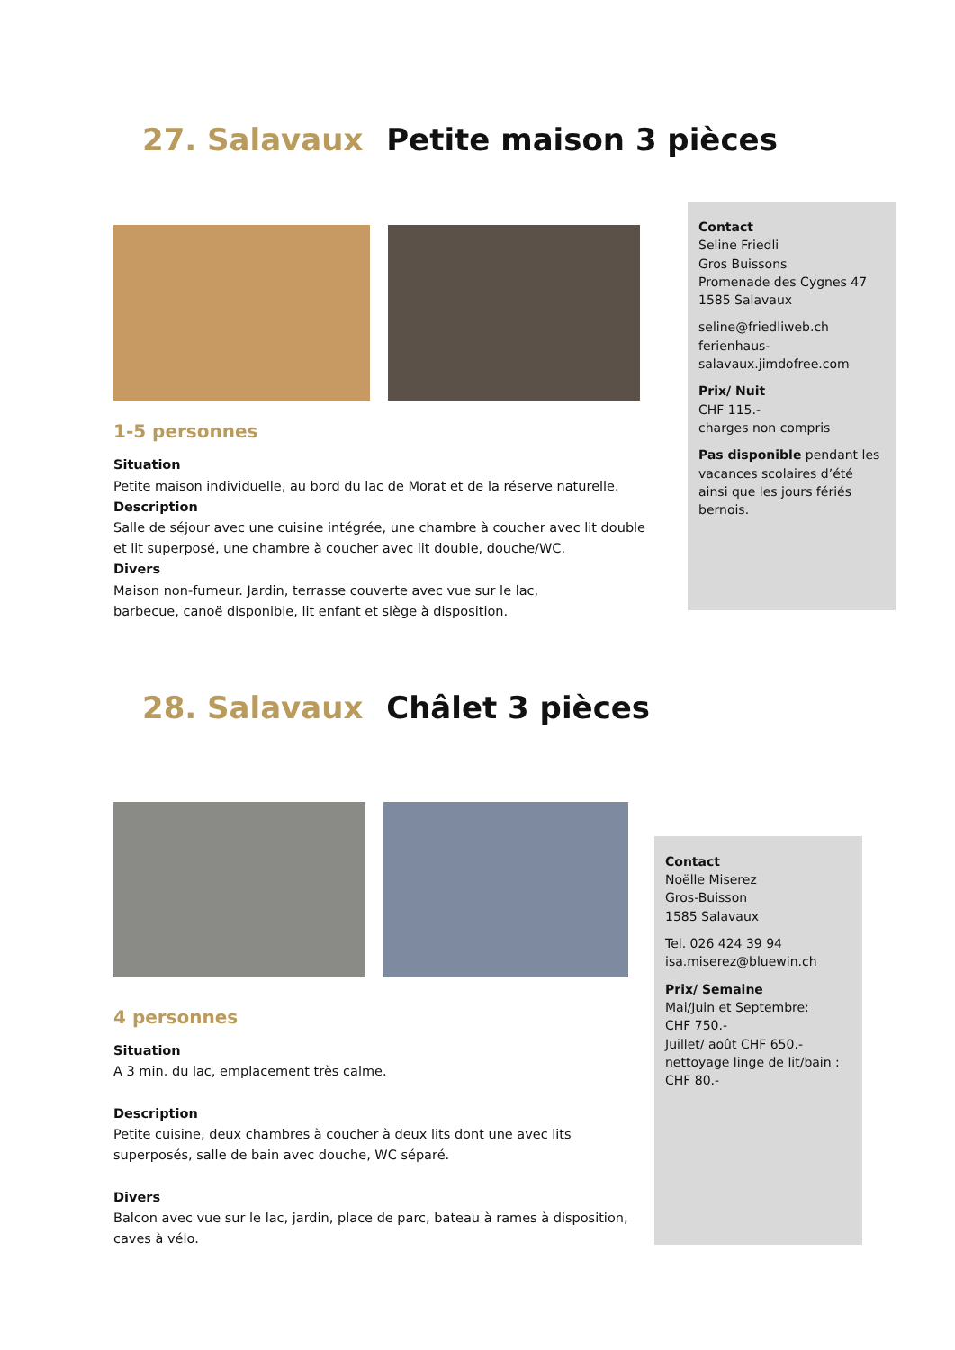27. Salavaux Petite maison 3 pièces
1-5 personnes
Situation
Petite maison individuelle, au bord du lac de Morat et de la réserve naturelle.
Description
Salle de séjour avec une cuisine intégrée, une chambre à coucher avec lit double et lit superposé, une chambre à coucher avec lit double, douche/WC.
Divers
Maison non-fumeur. Jardin, terrasse couverte avec vue sur le lac,
barbecue, canoë disponible, lit enfant et siège à disposition.
Contact
Seline Friedli
Gros Buissons
Promenade des Cygnes 47
1585 Salavaux
seline@friedliweb.ch
ferienhaus-
salavaux.jimdofree.com
Prix/ Nuit
CHF 115.-
charges non compris
Pas disponible pendant les vacances scolaires d’été ainsi que les jours fériés bernois.
28. Salavaux Châlet 3 pièces
4 personnes
Situation
A 3 min. du lac, emplacement très calme.
Description
Petite cuisine, deux chambres à coucher à deux lits dont une avec lits superposés, salle de bain avec douche, WC séparé.
Divers
Balcon avec vue sur le lac, jardin, place de parc, bateau à rames à disposition, caves à vélo.
Contact
Noëlle Miserez
Gros-Buisson
1585 Salavaux
Tel. 026 424 39 94
isa.miserez@bluewin.ch
Prix/ Semaine
Mai/Juin et Septembre:
CHF 750.-
Juillet/ août CHF 650.-
nettoyage linge de lit/bain :
CHF 80.-